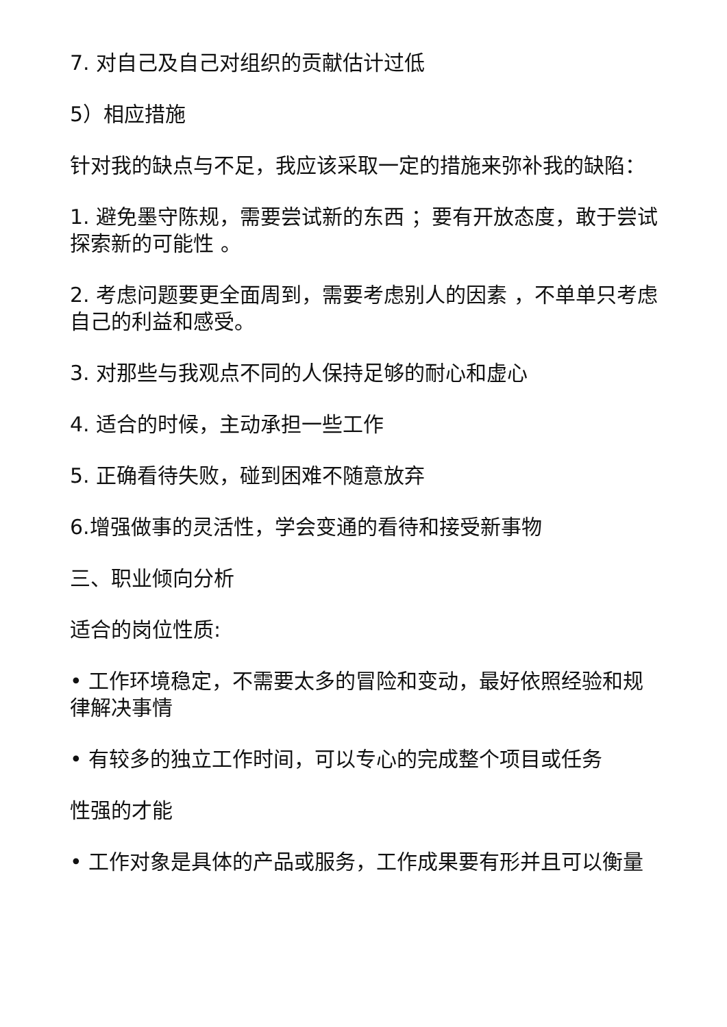7. 对自己及自己对组织的贡献估计过低
5）相应措施
针对我的缺点与不足，我应该采取一定的措施来弥补我的缺陷：
1. 避免墨守陈规，需要尝试新的东西 ；要有开放态度，敢于尝试探索新的可能性 。
2. 考虑问题要更全面周到，需要考虑别人的因素 ，不单单只考虑自己的利益和感受。
3. 对那些与我观点不同的人保持足够的耐心和虚心
4. 适合的时候，主动承担一些工作
5. 正确看待失败，碰到困难不随意放弃
6.增强做事的灵活性，学会变通的看待和接受新事物
三、职业倾向分析
适合的岗位性质:
• 工作环境稳定，不需要太多的冒险和变动，最好依照经验和规律解决事情
• 有较多的独立工作时间，可以专心的完成整个项目或任务
性强的才能
• 工作对象是具体的产品或服务，工作成果要有形并且可以衡量